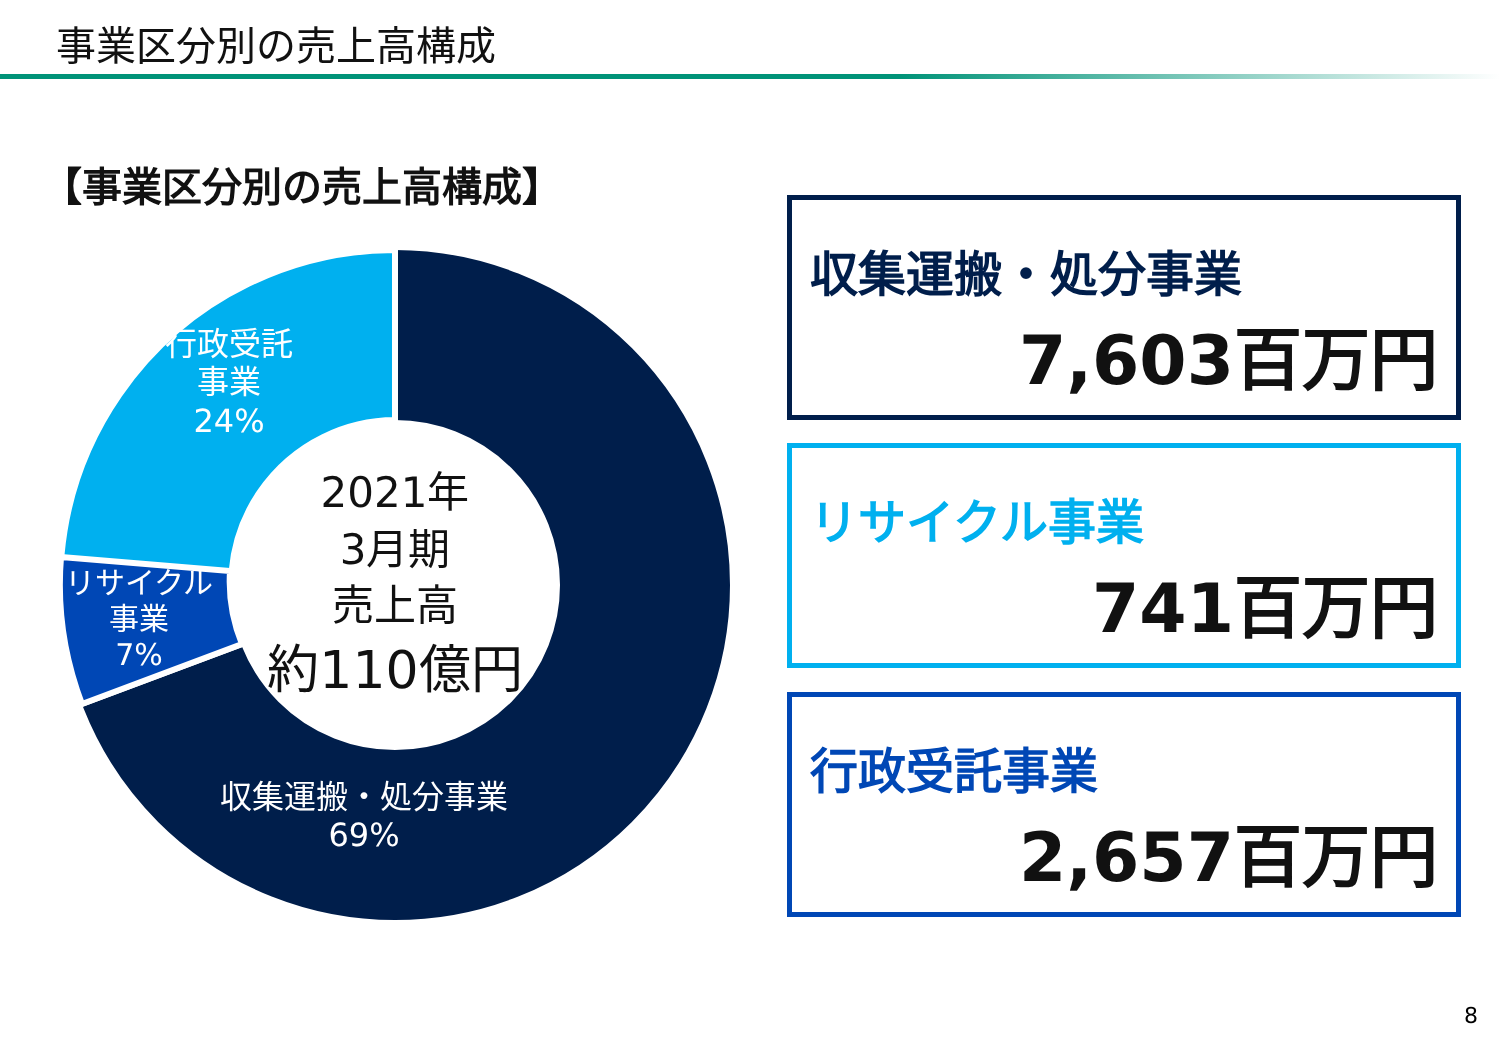事業区分別の売上高構成
【事業区分別の売上高構成】
行政受託
事業
24%
リサイクル
事業
7%
収集運搬・処分事業
69%
2021年
3月期
売上高
約110億円
収集運搬・処分事業
7,603百万円
リサイクル事業
741百万円
行政受託事業
2,657百万円
8